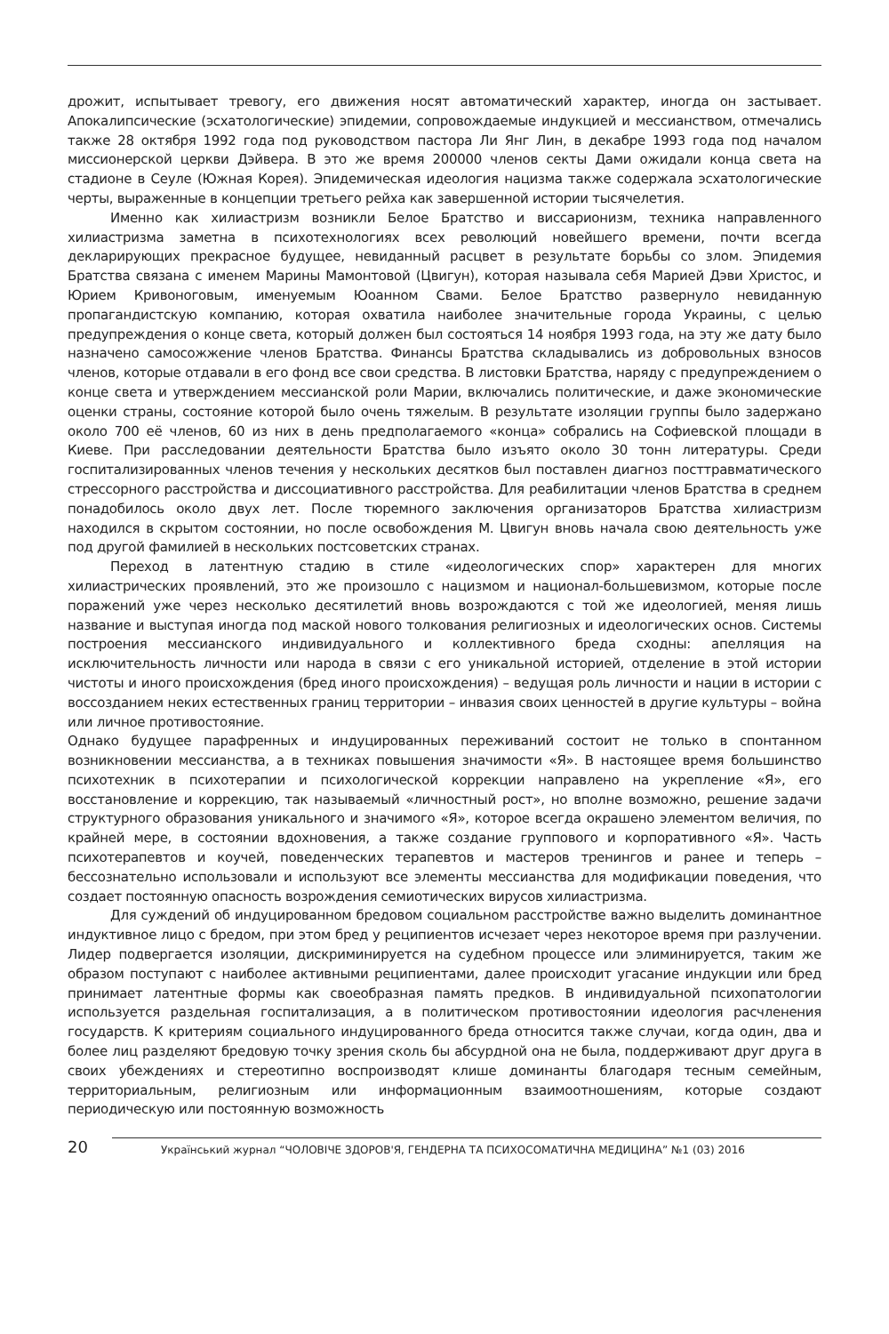дрожит, испытывает тревогу, его движения носят автоматический характер, иногда он застывает. Апокалипсические (эсхатологические) эпидемии, сопровождаемые индукцией и мессианством, отмечались также 28 октября 1992 года под руководством пастора Ли Янг Лин, в декабре 1993 года под началом миссионерской церкви Дэйвера. В это же время 200000 членов секты Дами ожидали конца света на стадионе в Сеуле (Южная Корея). Эпидемическая идеология нацизма также содержала эсхатологические черты, выраженные в концепции третьего рейха как завершенной истории тысячелетия.
Именно как хилиастризм возникли Белое Братство и виссарионизм, техника направленного хилиастризма заметна в психотехнологиях всех революций новейшего времени, почти всегда декларирующих прекрасное будущее, невиданный расцвет в результате борьбы со злом. Эпидемия Братства связана с именем Марины Мамонтовой (Цвигун), которая называла себя Марией Дэви Христос, и Юрием Кривоноговым, именуемым Юоанном Свами. Белое Братство развернуло невиданную пропагандистскую компанию, которая охватила наиболее значительные города Украины, с целью предупреждения о конце света, который должен был состояться 14 ноября 1993 года, на эту же дату было назначено самосожжение членов Братства. Финансы Братства складывались из добровольных взносов членов, которые отдавали в его фонд все свои средства. В листовки Братства, наряду с предупреждением о конце света и утверждением мессианской роли Марии, включались политические, и даже экономические оценки страны, состояние которой было очень тяжелым. В результате изоляции группы было задержано около 700 её членов, 60 из них в день предполагаемого «конца» собрались на Софиевской площади в Киеве. При расследовании деятельности Братства было изъято около 30 тонн литературы. Среди госпитализированных членов течения у нескольких десятков был поставлен диагноз посттравматического стрессорного расстройства и диссоциативного расстройства. Для реабилитации членов Братства в среднем понадобилось около двух лет. После тюремного заключения организаторов Братства хилиастризм находился в скрытом состоянии, но после освобождения М. Цвигун вновь начала свою деятельность уже под другой фамилией в нескольких постсоветских странах.
Переход в латентную стадию в стиле «идеологических спор» характерен для многих хилиастрических проявлений, это же произошло с нацизмом и национал-большевизмом, которые после поражений уже через несколько десятилетий вновь возрождаются с той же идеологией, меняя лишь название и выступая иногда под маской нового толкования религиозных и идеологических основ. Системы построения мессианского индивидуального и коллективного бреда сходны: апелляция на исключительность личности или народа в связи с его уникальной историей, отделение в этой истории чистоты и иного происхождения (бред иного происхождения) – ведущая роль личности и нации в истории с воссозданием неких естественных границ территории – инвазия своих ценностей в другие культуры – война или личное противостояние.
Однако будущее парафренных и индуцированных переживаний состоит не только в спонтанном возникновении мессианства, а в техниках повышения значимости «Я». В настоящее время большинство психотехник в психотерапии и психологической коррекции направлено на укрепление «Я», его восстановление и коррекцию, так называемый «личностный рост», но вполне возможно, решение задачи структурного образования уникального и значимого «Я», которое всегда окрашено элементом величия, по крайней мере, в состоянии вдохновения, а также создание группового и корпоративного «Я». Часть психотерапевтов и коучей, поведенческих терапевтов и мастеров тренингов и ранее и теперь – бессознательно использовали и используют все элементы мессианства для модификации поведения, что создает постоянную опасность возрождения семиотических вирусов хилиастризма.
Для суждений об индуцированном бредовом социальном расстройстве важно выделить доминантное индуктивное лицо с бредом, при этом бред у реципиентов исчезает через некоторое время при разлучении. Лидер подвергается изоляции, дискриминируется на судебном процессе или элиминируется, таким же образом поступают с наиболее активными реципиентами, далее происходит угасание индукции или бред принимает латентные формы как своеобразная память предков. В индивидуальной психопатологии используется раздельная госпитализация, а в политическом противостоянии идеология расчленения государств. К критериям социального индуцированного бреда относится также случаи, когда один, два и более лиц разделяют бредовую точку зрения сколь бы абсурдной она не была, поддерживают друг друга в своих убеждениях и стереотипно воспроизводят клише доминанты благодаря тесным семейным, территориальным, религиозным или информационным взаимоотношениям, которые создают периодическую или постоянную возможность
20 Український журнал “ЧОЛОВІЧЕ ЗДОРОВ'Я, ГЕНДЕРНА ТА ПСИХОСОМАТИЧНА МЕДИЦИНА” №1 (03) 2016